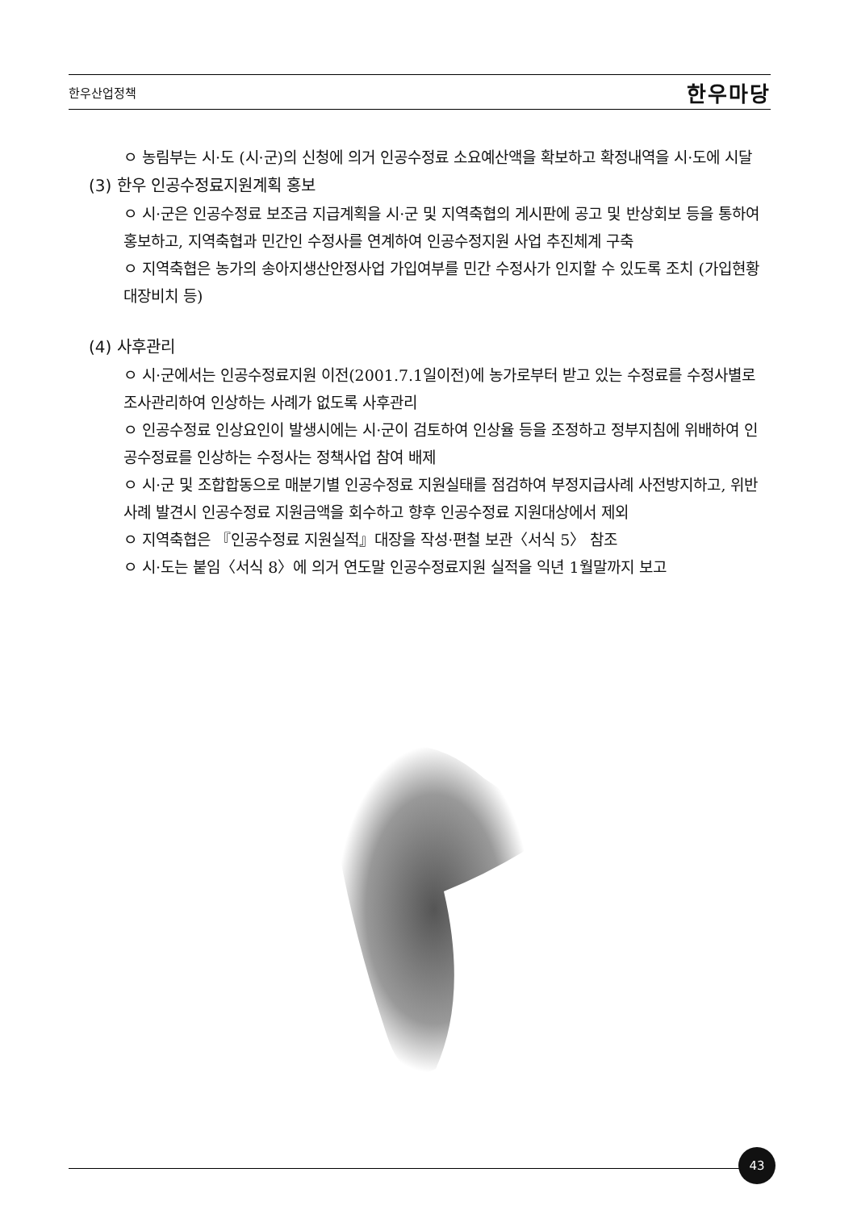한우산업정책 한우마당
ㅇ 농림부는 시·도 (시·군)의 신청에 의거 인공수정료 소요예산액을 확보하고 확정내역을 시·도에 시달
(3) 한우 인공수정료지원계획 홍보
ㅇ 시·군은 인공수정료 보조금 지급계획을 시·군 및 지역축협의 게시판에 공고 및 반상회보 등을 통하여 홍보하고, 지역축협과 민간인 수정사를 연계하여 인공수정지원 사업 추진체계 구축
ㅇ 지역축협은 농가의 송아지생산안정사업 가입여부를 민간 수정사가 인지할 수 있도록 조치 (가입현황 대장비치 등)
(4) 사후관리
ㅇ 시·군에서는 인공수정료지원 이전(2001.7.1일이전)에 농가로부터 받고 있는 수정료를 수정사별로 조사관리하여 인상하는 사례가 없도록 사후관리
ㅇ 인공수정료 인상요인이 발생시에는 시·군이 검토하여 인상율 등을 조정하고 정부지침에 위배하여 인공수정료를 인상하는 수정사는 정책사업 참여 배제
ㅇ 시·군 및 조합합동으로 매분기별 인공수정료 지원실태를 점검하여 부정지급사례 사전방지하고, 위반사례 발견시 인공수정료 지원금액을 회수하고 향후 인공수정료 지원대상에서 제외
ㅇ 지역축협은 『인공수정료 지원실적』대장을 작성·편철 보관〈서식 5〉 참조
ㅇ 시·도는 붙임〈서식 8〉에 의거 연도말 인공수정료지원 실적을 익년 1월말까지 보고
43